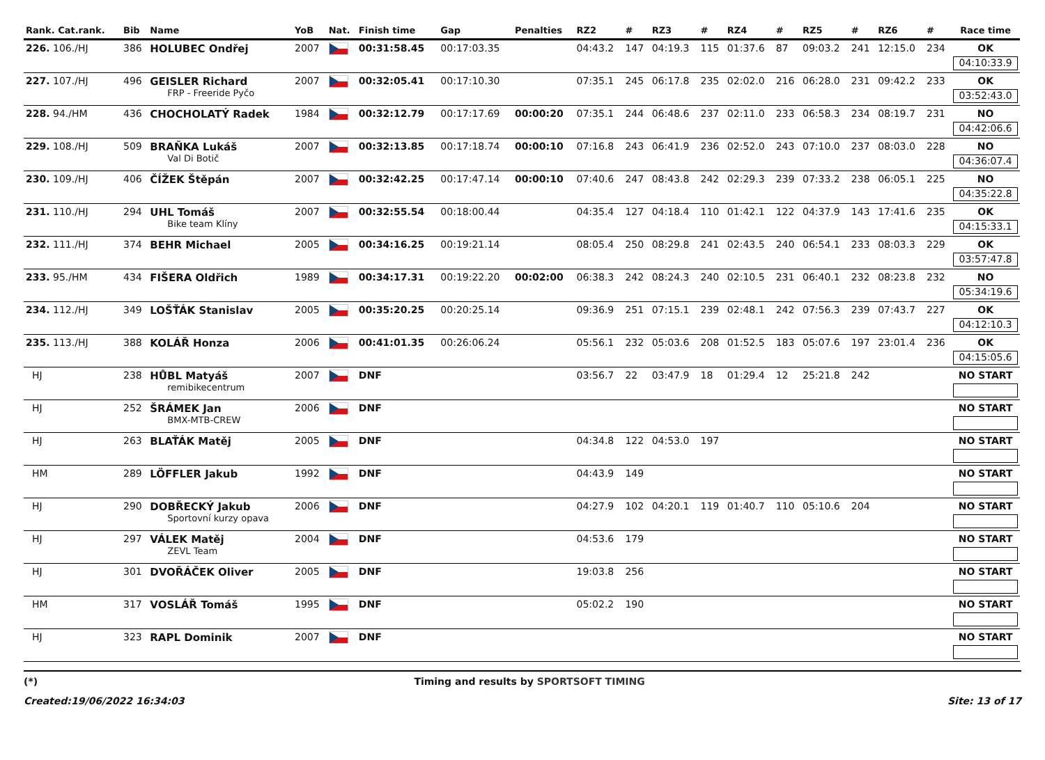| Rank. Cat.rank. | Bib | Name | YoB | Nat. | Finish time | Gap | Penalties | RZ2 | # | RZ3 | # | RZ4 | # | RZ5 | # | RZ6 | # | Race time |
| --- | --- | --- | --- | --- | --- | --- | --- | --- | --- | --- | --- | --- | --- | --- | --- | --- | --- | --- |
| 226. 106./HJ | 386 | HOLUBEC Ondřej | 2007 | | 00:31:58.45 | 00:17:03.35 | | 04:43.2 | 147 | 04:19.3 | 115 | 01:37.6 | 87 | 09:03.2 | 241 | 12:15.0 | 234 | OK 04:10:33.9 |
| 227. 107./HJ | 496 | GEISLER Richard FRP - Freeride Pyčo | 2007 | | 00:32:05.41 | 00:17:10.30 | | 07:35.1 | 245 | 06:17.8 | 235 | 02:02.0 | 216 | 06:28.0 | 231 | 09:42.2 | 233 | OK 03:52:43.0 |
| 228. 94./HM | 436 | CHOCHOLATÝ Radek | 1984 | | 00:32:12.79 | 00:17:17.69 | 00:00:20 | 07:35.1 | 244 | 06:48.6 | 237 | 02:11.0 | 233 | 06:58.3 | 234 | 08:19.7 | 231 | NO 04:42:06.6 |
| 229. 108./HJ | 509 | BRAŇKA Lukáš Val Di Botič | 2007 | | 00:32:13.85 | 00:17:18.74 | 00:00:10 | 07:16.8 | 243 | 06:41.9 | 236 | 02:52.0 | 243 | 07:10.0 | 237 | 08:03.0 | 228 | NO 04:36:07.4 |
| 230. 109./HJ | 406 | ČÍŽEK Štěpán | 2007 | | 00:32:42.25 | 00:17:47.14 | 00:00:10 | 07:40.6 | 247 | 08:43.8 | 242 | 02:29.3 | 239 | 07:33.2 | 238 | 06:05.1 | 225 | NO 04:35:22.8 |
| 231. 110./HJ | 294 | UHL Tomáš Bike team Klíny | 2007 | | 00:32:55.54 | 00:18:00.44 | | 04:35.4 | 127 | 04:18.4 | 110 | 01:42.1 | 122 | 04:37.9 | 143 | 17:41.6 | 235 | OK 04:15:33.1 |
| 232. 111./HJ | 374 | BEHR Michael | 2005 | | 00:34:16.25 | 00:19:21.14 | | 08:05.4 | 250 | 08:29.8 | 241 | 02:43.5 | 240 | 06:54.1 | 233 | 08:03.3 | 229 | OK 03:57:47.8 |
| 233. 95./HM | 434 | FIŠERA Oldřich | 1989 | | 00:34:17.31 | 00:19:22.20 | 00:02:00 | 06:38.3 | 242 | 08:24.3 | 240 | 02:10.5 | 231 | 06:40.1 | 232 | 08:23.8 | 232 | NO 05:34:19.6 |
| 234. 112./HJ | 349 | LOŠŤÁK Stanislav | 2005 | | 00:35:20.25 | 00:20:25.14 | | 09:36.9 | 251 | 07:15.1 | 239 | 02:48.1 | 242 | 07:56.3 | 239 | 07:43.7 | 227 | OK 04:12:10.3 |
| 235. 113./HJ | 388 | KOLÁŘ Honza | 2006 | | 00:41:01.35 | 00:26:06.24 | | 05:56.1 | 232 | 05:03.6 | 208 | 01:52.5 | 183 | 05:07.6 | 197 | 23:01.4 | 236 | OK 04:15:05.6 |
| HJ | 238 | HŮBL Matyáš remibikecentrum | 2007 | | DNF | | | 03:56.7 | 22 | 03:47.9 | 18 | 01:29.4 | 12 | 25:21.8 | 242 | | | NO START |
| HJ | 252 | ŠRÁMEK Jan BMX-MTB-CREW | 2006 | | DNF | | | | | | | | | | | | | NO START |
| HJ | 263 | BLAŤÁK Matěj | 2005 | | DNF | | | 04:34.8 | 122 | 04:53.0 | 197 | | | | | | | NO START |
| HM | 289 | LÖFFLER Jakub | 1992 | | DNF | | | 04:43.9 | 149 | | | | | | | | | NO START |
| HJ | 290 | DOBŘECKÝ Jakub Sportovní kurzy opava | 2006 | | DNF | | | 04:27.9 | 102 | 04:20.1 | 119 | 01:40.7 | 110 | 05:10.6 | 204 | | | NO START |
| HJ | 297 | VÁLEK Matěj ZEVL Team | 2004 | | DNF | | | 04:53.6 | 179 | | | | | | | | | NO START |
| HJ | 301 | DVOŘÁČEK Oliver | 2005 | | DNF | | | 19:03.8 | 256 | | | | | | | | | NO START |
| HM | 317 | VOSLÁŘ Tomáš | 1995 | | DNF | | | 05:02.2 | 190 | | | | | | | | | NO START |
| HJ | 323 | RAPL Dominik | 2007 | | DNF | | | | | | | | | | | | | NO START |
(*) Timing and results by SPORTSOFT TIMING
Created:19/06/2022 16:34:03 Site: 13 of 17